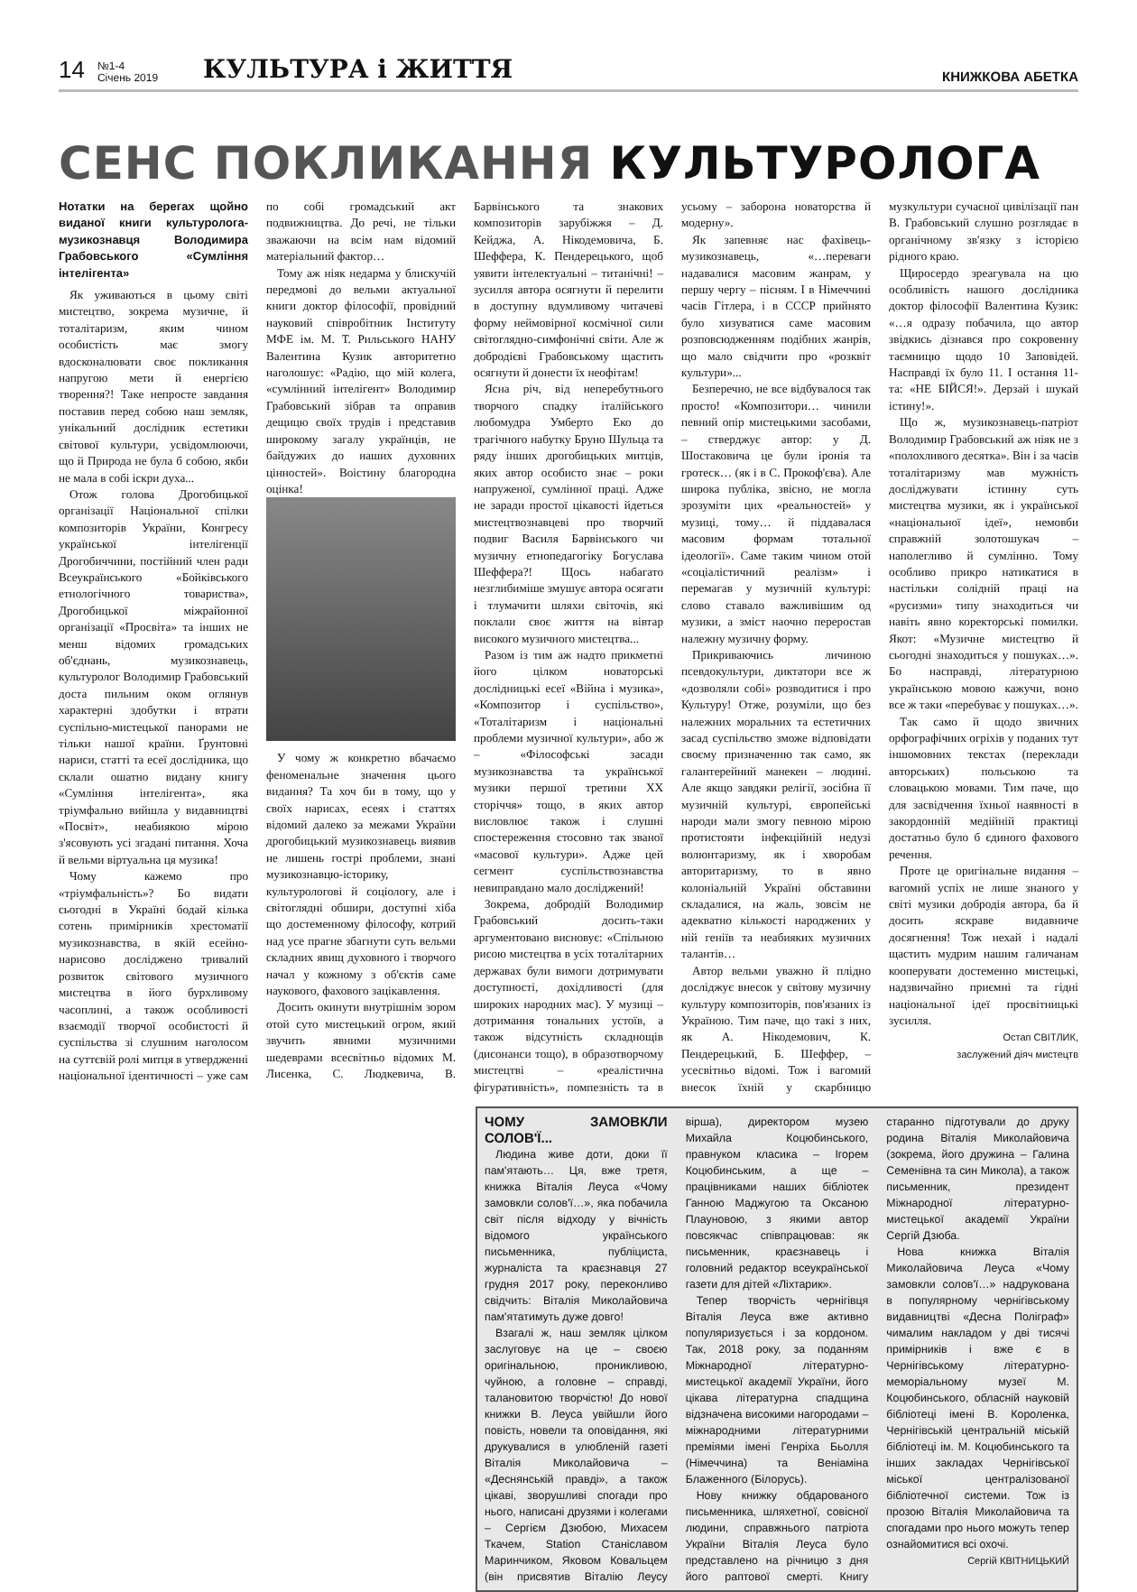14 №1-4
Січень 2019 КУЛЬТУРА і ЖИТТЯ КНИЖКОВА АБЕТКА
СЕНС ПОКЛИКАННЯ КУЛЬТУРОЛОГА
Нотатки на берегах щойно виданої книги культуролога-музикознавця Володимира Грабовського «Сумління інтелігента»
Як уживаються в цьому світі мистецтво, зокрема музичне, й тоталітаризм, яким чином особистість має змогу вдосконалювати своє покликання напругою мети й енергією творення?! Таке непросте завдання поставив перед собою наш земляк, унікальний дослідник естетики світової культури, усвідомлюючи, що й Природа не була б собою, якби не мала в собі іскри духа...
Отож голова Дрогобицької організації Національної спілки композиторів України, Конгресу української інтелігенції Дрогобиччини, постійний член ради Всеукраїнського «Бойківського етнологічного товариства», Дрогобицької міжрайонної організації «Просвіта» та інших не менш відомих громадських об'єднань, музикознавець, культуролог Володимир Грабовський доста пильним оком оглянув характерні здобутки і втрати суспільно-мистецької панорами не тільки нашої країни. Ґрунтовні нариси, статті та есеї дослідника, що склали ошатно видану книгу «Сумління інтелігента», яка тріумфально вийшла у видавництві «Посвіт», неабиякою мірою з'ясовують усі згадані питання. Хоча й вельми віртуальна ця музика!
Чому кажемо про «тріумфальність»? Бо видати сьогодні в Україні бодай кілька сотень примірників хрестоматії музикознавства, в якій есейно-нарисово досліджено тривалий розвиток світового музичного мистецтва в його бурхливому часоплині, а також особливості взаємодії творчої особистості й суспільства зі слушним наголосом на суттєвій ролі митця в утвердженні національної ідентичності – уже сам по собі громадський акт подвижництва. До речі, не тільки зважаючи на всім нам відомий матеріальний фактор…
Тому аж ніяк недарма у блискучій передмові до вельми актуальної книги доктор філософії, провідний науковий співробітник Інституту МФЕ ім. М. Т. Рильського НАНУ Валентина Кузик авторитетно наголошує: «Радію, що мій колега, «сумлінний інтелігент» Володимир Грабовський зібрав та оправив дещицю своїх трудів і представив широкому загалу українців, не байдужих до наших духовних цінностей». Воістину благородна оцінка!
У чому ж конкретно вбачаємо феноменальне значення цього видання? Та хоч би в тому, що у своїх нарисах, есеях і статтях відомий далеко за межами України дрогобицький музикознавець виявив не лишень гострі проблеми, знані музикознавцю-історику, культурологові й соціологу, але і світоглядні обшири, доступні хіба що достеменному філософу, котрий над усе прагне збагнути суть вельми складних явищ духовного і творчого начал у кожному з об'єктів саме наукового, фахового зацікавлення.
Досить окинути внутрішнім зором отой суто мистецький огром, який звучить явними музичними шедеврами всесвітньо відомих М. Лисенка, С. Людкевича, В. Барвінського та знакових композиторів зарубіжжя – Д. Кейджа, А. Нікодемовича, Б. Шеффера, К. Пендерецького, щоб уявити інтелектуальні – титанічні! – зусилля автора осягнути й перелити в доступну вдумливому читачеві форму неймовірної космічної сили світоглядно-симфонічні світи. Але ж добродієві Грабовському щастить осягнути й донести їх неофітам!
Ясна річ, від неперебутнього творчого спадку італійського любомудра Умберто Еко до трагічного набутку Бруно Шульца та ряду інших дрогобицьких митців, яких автор особисто знає – роки напруженої, сумлінної праці. Адже не заради простої цікавості йдеться мистецтвознавцеві про творчий подвиг Василя Барвінського чи музичну етнопедагогіку Богуслава Шеффера?! Щось набагато незглибиміше змушує автора осягати і тлумачити шляхи світочів, які поклали своє життя на вівтар високого музичного мистецтва...
Разом із тим аж надто прикметні його цілком новаторські дослідницькі есеї «Війна і музика», «Композитор і суспільство», «Тоталітаризм і національні проблеми музичної культури», або ж – «Філософські засади музикознавства та української музики першої третини XX сторіччя» тощо, в яких автор висловлює також і слушні спостереження стосовно так званої «масової культури». Адже цей сегмент суспільствознавства невиправдано мало досліджений!
Зокрема, добродій Володимир Грабовський досить-таки аргументовано висновує: «Спільною рисою мистецтва в усіх тоталітарних державах були вимоги дотримувати доступності, дохідливості (для широких народних мас). У музиці – дотримання тональних устоїв, а також відсутність складнощів (дисонанси тощо), в образотворчому мистецтві – «реалістична фігуративність», помпезність та в усьому – заборона новаторства й модерну».
Як запевняє нас фахівець-музикознавець, «…переваги надавалися масовим жанрам, у першу чергу – пісням. І в Німеччині часів Гітлера, і в СССР прийнято було хизуватися саме масовим розповсюдженням подібних жанрів, що мало свідчити про «розквіт культури»...
Безперечно, не все відбувалося так просто! «Композитори… чинили певний опір мистецькими засобами, – стверджує автор: у Д. Шостаковича це були іронія та гротеск… (як і в С. Прокоф'єва). Але широка публіка, звісно, не могла зрозуміти цих «реальностей» у музиці, тому… й піддавалася масовим формам тотальної ідеології». Саме таким чином отой «соціалістичний реалізм» і перемагав у музичній культурі: слово ставало важливішим од музики, а зміст наочно переростав належну музичну форму.
Прикриваючись личиною псевдокультури, диктатори все ж «дозволяли собі» розводитися і про Культуру! Отже, розуміли, що без належних моральних та естетичних засад суспільство зможе відповідати своєму призначенню так само, як галантерейний манекен – людині. Але якщо завдяки релігії, зосібна її музичній культурі, європейські народи мали змогу певною мірою протистояти інфекційній недузі волюнтаризму, як і хворобам авторитаризму, то в явно колоніальній Україні обставини складалися, на жаль, зовсім не адекватно кількості народжених у ній геніїв та неабияких музичних талантів…
Автор вельми уважно й плідно досліджує внесок у світову музичну культуру композиторів, пов'язаних із Україною. Тим паче, що такі з них, як А. Нікодемович, К. Пендерецький, Б. Шеффер, – усесвітньо відомі. Тож і вагомий внесок їхній у скарбницю музкультури сучасної цивілізації пан В. Грабовський слушно розглядає в органічному зв'язку з історією рідного краю.
Щиросердо зреагувала на цю особливість нашого дослідника доктор філософії Валентина Кузик: «…я одразу побачила, що автор звідкись дізнався про сокровенну таємницю щодо 10 Заповідей. Насправді їх було 11. І остання 11-та: «НЕ БІЙСЯ!». Дерзай і шукай істину!».
Що ж, музикознавець-патріот Володимир Грабовський аж ніяк не з «полохливого десятка». Він і за часів тоталітаризму мав мужність досліджувати істинну суть мистецтва музики, як і української «національної ідеї», немовби справжній золотошукач – наполегливо й сумлінно. Тому особливо прикро натикатися в настільки солідній праці на «русизми» типу знаходиться чи навіть явно коректорські помилки. Якот: «Музичне мистецтво й сьогодні знаходиться у пошуках…». Бо насправді, літературною українською мовою кажучи, воно все ж таки «перебуває у пошуках…».
Так само й щодо звичних орфографічних огріхів у поданих тут іншомовних текстах (переклади авторських) польською та словацькою мовами. Тим паче, що для засвідчення їхньої наявності в закордонній медійній практиці достатньо було б єдиного фахового речення.
Проте це оригінальне видання – вагомий успіх не лише знаного у світі музики добродія автора, ба й досить яскраве видавниче досягнення! Тож нехай і надалі щастить мудрим нашим галичанам кооперувати достеменно мистецькі, надзвичайно приємні та гідні національної ідеї просвітницькі зусилля.
Остап СВІТЛИК,
заслужений діяч мистецтв
ЧОМУ ЗАМОВКЛИ СОЛОВ'Ї...
Людина живе доти, доки її пам'ятають… Ця, вже третя, книжка Віталія Леуса «Чому замовкли солов'ї…», яка побачила світ після відходу у вічність відомого українського письменника, публіциста, журналіста та краєзнавця 27 грудня 2017 року, переконливо свідчить: Віталія Миколайовича пам'ятатимуть дуже довго!
Взагалі ж, наш земляк цілком заслуговує на це – своєю оригінальною, проникливою, чуйною, а головне – справді, талановитою творчістю! До нової книжки В. Леуса увійшли його повість, новели та оповідання, які друкувалися в улюбленій газеті Віталія Миколайовича – «Деснянській правді», а також цікаві, зворушливі спогади про нього, написані друзями і колегами – Сергієм Дзюбою, Михасем Ткачем, Station Станіславом Маринчиком, Яковом Ковальцем (він присвятив Віталію Леусу вірша), директором музею Михайла Коцюбинського, правнуком класика – Ігорем Коцюбинським, а ще – працівниками наших бібліотек Ганною Маджугою та Оксаною Плауновою, з якими автор повсякчас співпрацював: як письменник, краєзнавець і головний редактор всеукраїнської газети для дітей «Ліхтарик».
Тепер творчість чернігівця Віталія Леуса вже активно популяризується і за кордоном. Так, 2018 року, за поданням Міжнародної літературно-мистецької академії України, його цікава літературна спадщина відзначена високими нагородами – міжнародними літературними преміями імені Генріха Бьолля (Німеччина) та Веніаміна Блаженного (Білорусь).
Нову книжку обдарованого письменника, шляхетної, совісної людини, справжнього патріота України Віталія Леуса було представлено на річницю з дня його раптової смерті. Книгу старанно підготували до друку родина Віталія Миколайовича (зокрема, його дружина – Галина Семенівна та син Микола), а також письменник, президент Міжнародної літературно-мистецької академії України Сергій Дзюба.
Нова книжка Віталія Миколайовича Леуса «Чому замовкли солов'ї…» надрукована в популярному чернігівському видавництві «Десна Поліграф» чималим накладом у дві тисячі примірників і вже є в Чернігівському літературно-меморіальному музеї М. Коцюбинського, обласній науковій бібліотеці імені В. Короленка, Чернігівській центральній міській бібліотеці ім. М. Коцюбинського та інших закладах Чернігівської міської централізованої бібліотечної системи. Тож із прозою Віталія Миколайовича та спогадами про нього можуть тепер ознайомитися всі охочі.
Сергій КВІТНИЦЬКИЙ